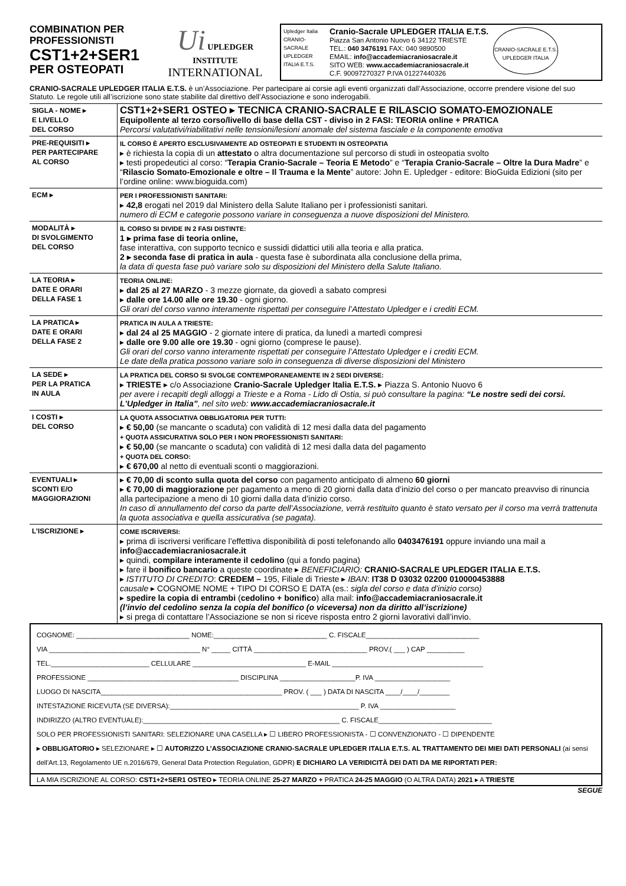COMBINATION PER PROFESSIONISTI
CST1+2+SER1
PER OSTEOPATI
Ui UPLEDGER INSTITUTE
INTERNATIONAL
Upledger Italia
CRANIO-SACRALE UPLEDGER ITALIA E.T.S.
Cranio-Sacrale UPLEDGER ITALIA E.T.S.
Piazza San Antonio Nuovo 6 34122 TRIESTE
TEL.: 040 3476191 FAX: 040 9890500
EMAIL: info@accademiacraniosacrale.it
SITO WEB: www.accademiacraniosacrale.it
C.F. 90097270327 P.IVA 01227440326
CRANIO-SACRALE E.T.S. UPLEDGER ITALIA
CRANIO-SACRALE UPLEDGER ITALIA E.T.S. è un’Associazione. Per partecipare ai corsie agli eventi organizzati dall’Associazione, occorre prendere visione del suo Statuto. Le regole utili all’iscrizione sono state stabilite dal direttivo dell’Associazione e sono inderogabili.
| SIGLA - NOME ▸ E LIVELLO DEL CORSO | CST1+2+SER1 OSTEO ▸ TECNICA CRANIO-SACRALE E RILASCIO SOMATO-EMOZIONALE Equipollente al terzo corso/livello di base della CST - diviso in 2 FASI: TEORIA online + PRATICA Percorsi valutativi/riabilitativi nelle tensioni/lesioni anomale del sistema fasciale e la componente emotiva |
| PRE-REQUISITI ▸ PER PARTECIPARE AL CORSO | IL CORSO È APERTO ESCLUSIVAMENTE AD OSTEOPATI E STUDENTI IN OSTEOPATIA ▸ è richiesta la copia di un attestato o altra documentazione sul percorso di studi in osteopatia svolto ▸ testi propedeutici al corso: “ Terapia Cranio-Sacrale – Teoria E Metodo ” e “ Terapia Cranio-Sacrale – Oltre la Dura Madre ” e “ Rilascio Somato-Emozionale e oltre – Il Trauma e la Mente ” autore: John E. Upledger - editore: BioGuida Edizioni (sito per l’ordine online: www.bioguida.com) |
| ECM ▸ | PER I PROFESSIONISTI SANITARI: ▸ 42,8 erogati nel 2019 dal Ministero della Salute Italiano per i professionisti sanitari. numero di ECM e categorie possono variare in conseguenza a nuove disposizioni del Ministero. |
| MODALITÀ ▸ DI SVOLGIMENTO DEL CORSO | IL CORSO SI DIVIDE IN 2 FASI DISTINTE: 1 ▸ prima fase di teoria online, fase interattiva, con supporto tecnico e sussidi didattici utili alla teoria e alla pratica. 2 ▸ seconda fase di pratica in aula - questa fase è subordinata alla conclusione della prima, la data di questa fase può variare solo su disposizioni del Ministero della Salute Italiano. |
| LA TEORIA ▸ DATE E ORARI DELLA FASE 1 | TEORIA ONLINE: ▸ dal 25 al 27 MARZO - 3 mezze giornate, da giovedì a sabato compresi ▸ dalle ore 14.00 alle ore 19.30 - ogni giorno. Gli orari del corso vanno interamente rispettati per conseguire l’Attestato Upledger e i crediti ECM. |
| LA PRATICA ▸ DATE E ORARI DELLA FASE 2 | PRATICA IN AULA A TRIESTE: ▸ dal 24 al 25 MAGGIO - 2 giornate intere di pratica, da lunedì a martedì compresi ▸ dalle ore 9.00 alle ore 19.30 - ogni giorno (comprese le pause). Gli orari del corso vanno interamente rispettati per conseguire l’Attestato Upledger e i crediti ECM. Le date della pratica possono variare solo in conseguenza di diverse disposizioni del Ministero |
| LA SEDE ▸ PER LA PRATICA IN AULA | LA PRATICA DEL CORSO SI SVOLGE CONTEMPORANEAMENTE IN 2 SEDI DIVERSE: ▸ TRIESTE ▸ c/o Associazione Cranio-Sacrale Upledger Italia E.T.S. ▸ Piazza S. Antonio Nuovo 6 per avere i recapiti degli alloggi a Trieste e a Roma - Lido di Ostia, si può consultare la pagina: “Le nostre sedi dei corsi. L'Upledger in Italia” , nel sito web: www.accademiacraniosacrale.it |
| I COSTI ▸ DEL CORSO | LA QUOTA ASSOCIATIVA OBBLIGATORIA PER TUTTI: ▸ € 50,00 (se mancante o scaduta) con validità di 12 mesi dalla data del pagamento + QUOTA ASSICURATIVA SOLO PER I NON PROFESSIONISTI SANITARI: ▸ € 50,00 (se mancante o scaduta) con validità di 12 mesi dalla data del pagamento + QUOTA DEL CORSO: ▸ € 670,00 al netto di eventuali sconti o maggiorazioni. |
| EVENTUALI ▸ SCONTI E/O MAGGIORAZIONI | ▸ € 70,00 di sconto sulla quota del corso con pagamento anticipato di almeno 60 giorni ▸ € 70,00 di maggiorazione per pagamento a meno di 20 giorni dalla data d’inizio del corso o per mancato preavviso di rinuncia alla partecipazione a meno di 10 giorni dalla data d’inizio corso. In caso di annullamento del corso da parte dell’Associazione, verrà restituito quanto è stato versato per il corso ma verrà trattenuta la quota associativa e quella assicurativa (se pagata). |
| L’ISCRIZIONE ▸ | COME ISCRIVERSI: ▸ prima di iscriversi verificare l’effettiva disponibilità di posti telefonando allo 0403476191 oppure inviando una mail a info@accademiacraniosacrale.it ▸ quindi, compilare interamente il cedolino (qui a fondo pagina) ▸ fare il bonifico bancario a queste coordinate ▸ BENEFICIARIO: CRANIO-SACRALE UPLEDGER ITALIA E.T.S. ▸ ISTITUTO DI CREDITO : CREDEM – 195, Filiale di Trieste ▸ IBAN : IT38 D 03032 02200 010000453888 causale ▸ COGNOME NOME + TIPO DI CORSO E DATA (es.: sigla del corso e data d’inizio corso) ▸ spedire la copia di entrambi ( cedolino + bonifico ) alla mail: info@accademiacraniosacrale.it (l’invio del cedolino senza la copia del bonifico (o viceversa) non da diritto all’iscrizione) ▸ si prega di contattare l’Associazione se non si riceve risposta entro 2 giorni lavorativi dall’invio. |
COGNOME: ______________________________ NOME:______________________________ C. FISCALE______________________________
VIA ________________________________________ N° _____ CITTÀ ______________________________ PROV.( ___ ) CAP __________
TEL.__________________________ CELLULARE ______________________________ E-MAIL ________________________________________
PROFESSIONE ________________________________________ DISCIPLINA ____________________P. IVA ____________________
LUOGO DI NASCITA________________________________________________ PROV. ( ___ ) DATA DI NASCITA ____/____/________
INTESTAZIONE RICEVUTA (SE DIVERSA):__________________________________________________ P. IVA ____________________
INDIRIZZO (ALTRO EVENTUALE):____________________________________________________ C. FISCALE______________________________
SOLO PER PROFESSIONISTI SANITARI: SELEZIONARE UNA CASELLA ▸ ☐ LIBERO PROFESSIONISTA - ☐ CONVENZIONATO - ☐ DIPENDENTE
▸ OBBLIGATORIO ▸ SELEZIONARE ▸ ☐ AUTORIZZO L’ASSOCIAZIONE CRANIO-SACRALE UPLEDGER ITALIA E.T.S. AL TRATTAMENTO DEI MIEI DATI PERSONALI (ai sensi dell'Art.13, Regolamento UE n.2016/679, General Data Protection Regulation, GDPR) E DICHIARO LA VERIDICITÀ DEI DATI DA ME RIPORTATI PER:
LA MIA ISCRIZIONE AL CORSO: CST1+2+SER1 OSTEO ▸ TEORIA ONLINE 25-27 MARZO + PRATICA 24-25 MAGGIO (O ALTRA DATA) 2021 ▸ A TRIESTE
SEGUE